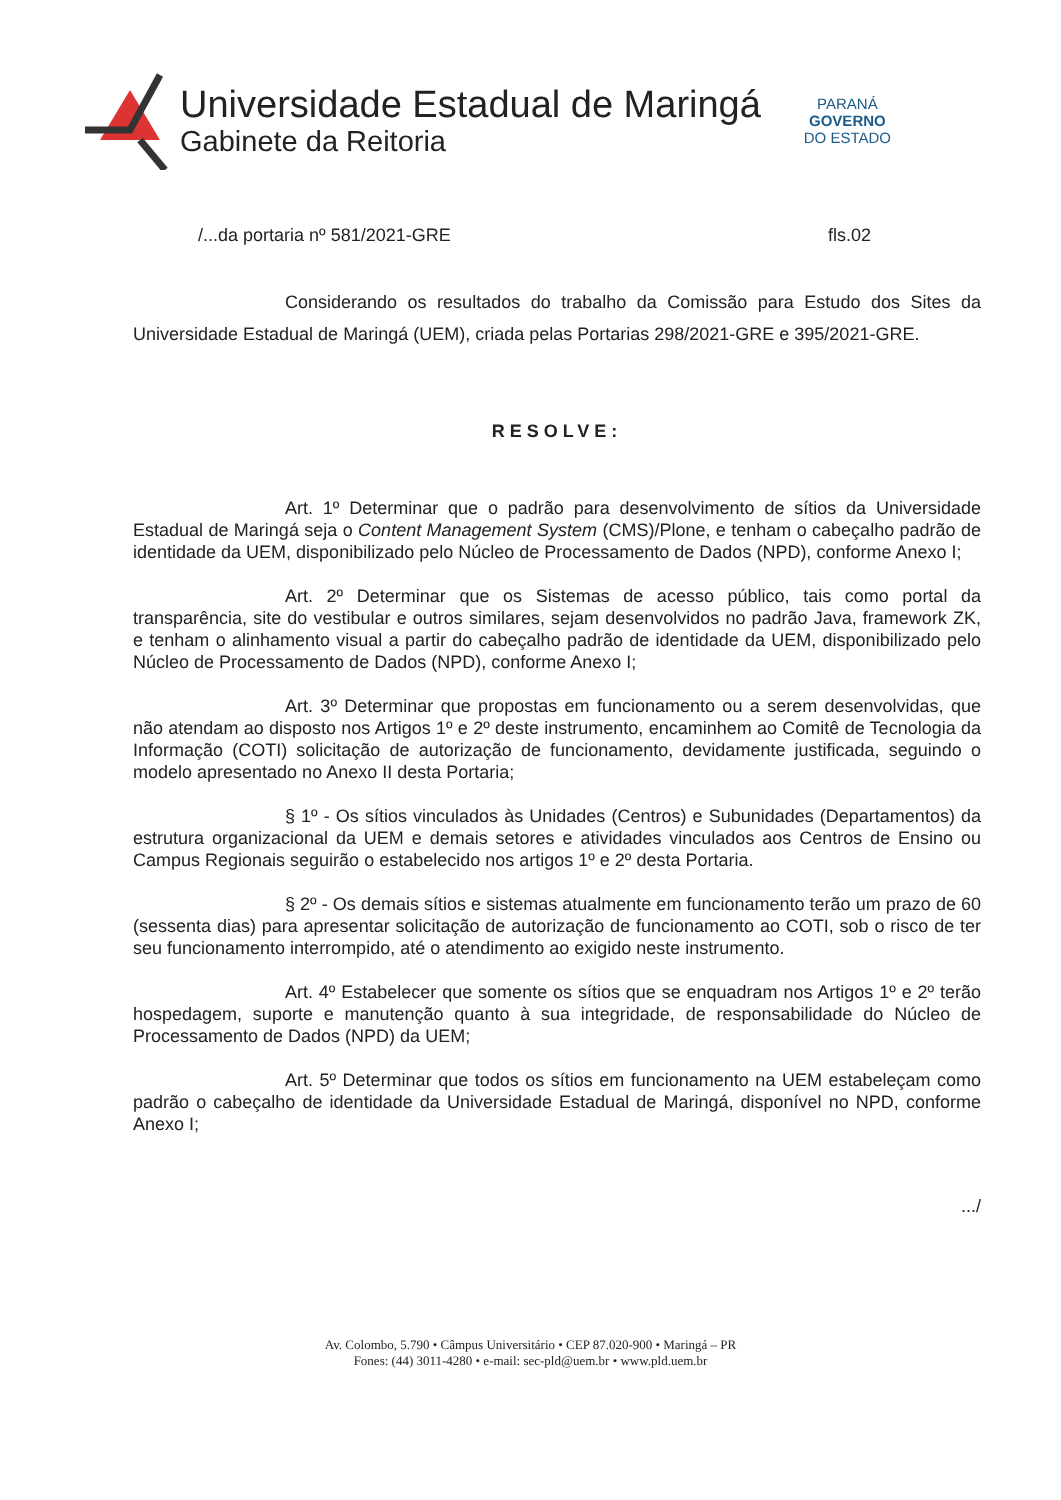Universidade Estadual de Maringá
Gabinete da Reitoria
PARANÁ
GOVERNO
DO ESTADO
/...da portaria nº 581/2021-GRE fls.02
Considerando os resultados do trabalho da Comissão para Estudo dos Sites da Universidade Estadual de Maringá (UEM), criada pelas Portarias 298/2021-GRE e 395/2021-GRE.
RESOLVE:
Art. 1º Determinar que o padrão para desenvolvimento de sítios da Universidade Estadual de Maringá seja o Content Management System (CMS)/Plone, e tenham o cabeçalho padrão de identidade da UEM, disponibilizado pelo Núcleo de Processamento de Dados (NPD), conforme Anexo I;
Art. 2º Determinar que os Sistemas de acesso público, tais como portal da transparência, site do vestibular e outros similares, sejam desenvolvidos no padrão Java, framework ZK, e tenham o alinhamento visual a partir do cabeçalho padrão de identidade da UEM, disponibilizado pelo Núcleo de Processamento de Dados (NPD), conforme Anexo I;
Art. 3º Determinar que propostas em funcionamento ou a serem desenvolvidas, que não atendam ao disposto nos Artigos 1º e 2º deste instrumento, encaminhem ao Comitê de Tecnologia da Informação (COTI) solicitação de autorização de funcionamento, devidamente justificada, seguindo o modelo apresentado no Anexo II desta Portaria;
§ 1º - Os sítios vinculados às Unidades (Centros) e Subunidades (Departamentos) da estrutura organizacional da UEM e demais setores e atividades vinculados aos Centros de Ensino ou Campus Regionais seguirão o estabelecido nos artigos 1º e 2º desta Portaria.
§ 2º - Os demais sítios e sistemas atualmente em funcionamento terão um prazo de 60 (sessenta dias) para apresentar solicitação de autorização de funcionamento ao COTI, sob o risco de ter seu funcionamento interrompido, até o atendimento ao exigido neste instrumento.
Art. 4º Estabelecer que somente os sítios que se enquadram nos Artigos 1º e 2º terão hospedagem, suporte e manutenção quanto à sua integridade, de responsabilidade do Núcleo de Processamento de Dados (NPD) da UEM;
Art. 5º Determinar que todos os sítios em funcionamento na UEM estabeleçam como padrão o cabeçalho de identidade da Universidade Estadual de Maringá, disponível no NPD, conforme Anexo I;
.../
Av. Colombo, 5.790 • Câmpus Universitário • CEP 87.020-900 • Maringá – PR
Fones: (44) 3011-4280 • e-mail: sec-pld@uem.br • www.pld.uem.br